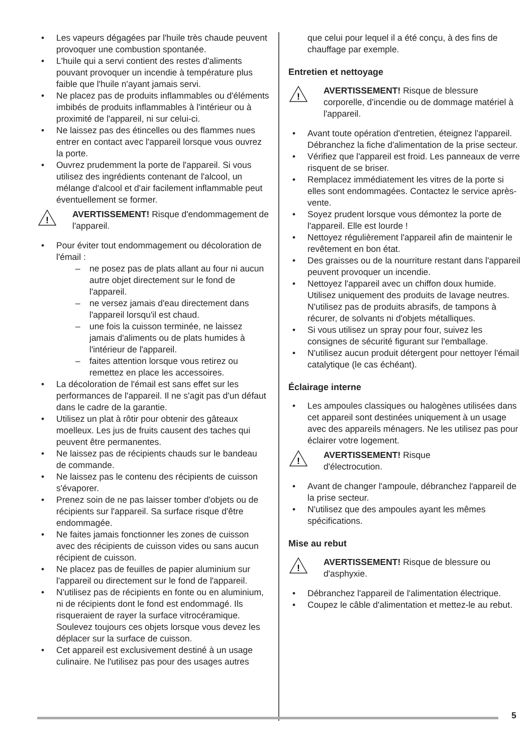Les vapeurs dégagées par l'huile très chaude peuvent provoquer une combustion spontanée.
L'huile qui a servi contient des restes d'aliments pouvant provoquer un incendie à température plus faible que l'huile n'ayant jamais servi.
Ne placez pas de produits inflammables ou d'éléments imbibés de produits inflammables à l'intérieur ou à proximité de l'appareil, ni sur celui-ci.
Ne laissez pas des étincelles ou des flammes nues entrer en contact avec l'appareil lorsque vous ouvrez la porte.
Ouvrez prudemment la porte de l'appareil. Si vous utilisez des ingrédients contenant de l'alcool, un mélange d'alcool et d'air facilement inflammable peut éventuellement se former.
!
AVERTISSEMENT! Risque d'endommagement de l'appareil.
Pour éviter tout endommagement ou décoloration de l'émail :
ne posez pas de plats allant au four ni aucun autre objet directement sur le fond de l'appareil.
ne versez jamais d'eau directement dans l'appareil lorsqu'il est chaud.
une fois la cuisson terminée, ne laissez jamais d'aliments ou de plats humides à l'intérieur de l'appareil.
faites attention lorsque vous retirez ou remettez en place les accessoires.
La décoloration de l'émail est sans effet sur les performances de l'appareil. Il ne s'agit pas d'un défaut dans le cadre de la garantie.
Utilisez un plat à rôtir pour obtenir des gâteaux moelleux. Les jus de fruits causent des taches qui peuvent être permanentes.
Ne laissez pas de récipients chauds sur le bandeau de commande.
Ne laissez pas le contenu des récipients de cuisson s'évaporer.
Prenez soin de ne pas laisser tomber d'objets ou de récipients sur l'appareil. Sa surface risque d'être endommagée.
Ne faites jamais fonctionner les zones de cuisson avec des récipients de cuisson vides ou sans aucun récipient de cuisson.
Ne placez pas de feuilles de papier aluminium sur l'appareil ou directement sur le fond de l'appareil.
N'utilisez pas de récipients en fonte ou en aluminium, ni de récipients dont le fond est endommagé. Ils risqueraient de rayer la surface vitrocéramique. Soulevez toujours ces objets lorsque vous devez les déplacer sur la surface de cuisson.
Cet appareil est exclusivement destiné à un usage culinaire. Ne l'utilisez pas pour des usages autres
que celui pour lequel il a été conçu, à des fins de chauffage par exemple.
Entretien et nettoyage
!
AVERTISSEMENT! Risque de blessure corporelle, d'incendie ou de dommage matériel à l'appareil.
Avant toute opération d'entretien, éteignez l'appareil.
Débranchez la fiche d'alimentation de la prise secteur.
Vérifiez que l'appareil est froid. Les panneaux de verre risquent de se briser.
Remplacez immédiatement les vitres de la porte si elles sont endommagées. Contactez le service après-vente.
Soyez prudent lorsque vous démontez la porte de l'appareil. Elle est lourde !
Nettoyez régulièrement l'appareil afin de maintenir le revêtement en bon état.
Des graisses ou de la nourriture restant dans l'appareil peuvent provoquer un incendie.
Nettoyez l'appareil avec un chiffon doux humide. Utilisez uniquement des produits de lavage neutres. N'utilisez pas de produits abrasifs, de tampons à récurer, de solvants ni d'objets métalliques.
Si vous utilisez un spray pour four, suivez les consignes de sécurité figurant sur l'emballage.
N'utilisez aucun produit détergent pour nettoyer l'émail catalytique (le cas échéant).
Éclairage interne
Les ampoules classiques ou halogènes utilisées dans cet appareil sont destinées uniquement à un usage avec des appareils ménagers. Ne les utilisez pas pour éclairer votre logement.
!
AVERTISSEMENT! Risque
d'électrocution.
Avant de changer l'ampoule, débranchez l'appareil de la prise secteur.
N'utilisez que des ampoules ayant les mêmes spécifications.
Mise au rebut
!
AVERTISSEMENT! Risque de blessure ou d'asphyxie.
Débranchez l'appareil de l'alimentation électrique.
Coupez le câble d'alimentation et mettez-le au rebut.
5